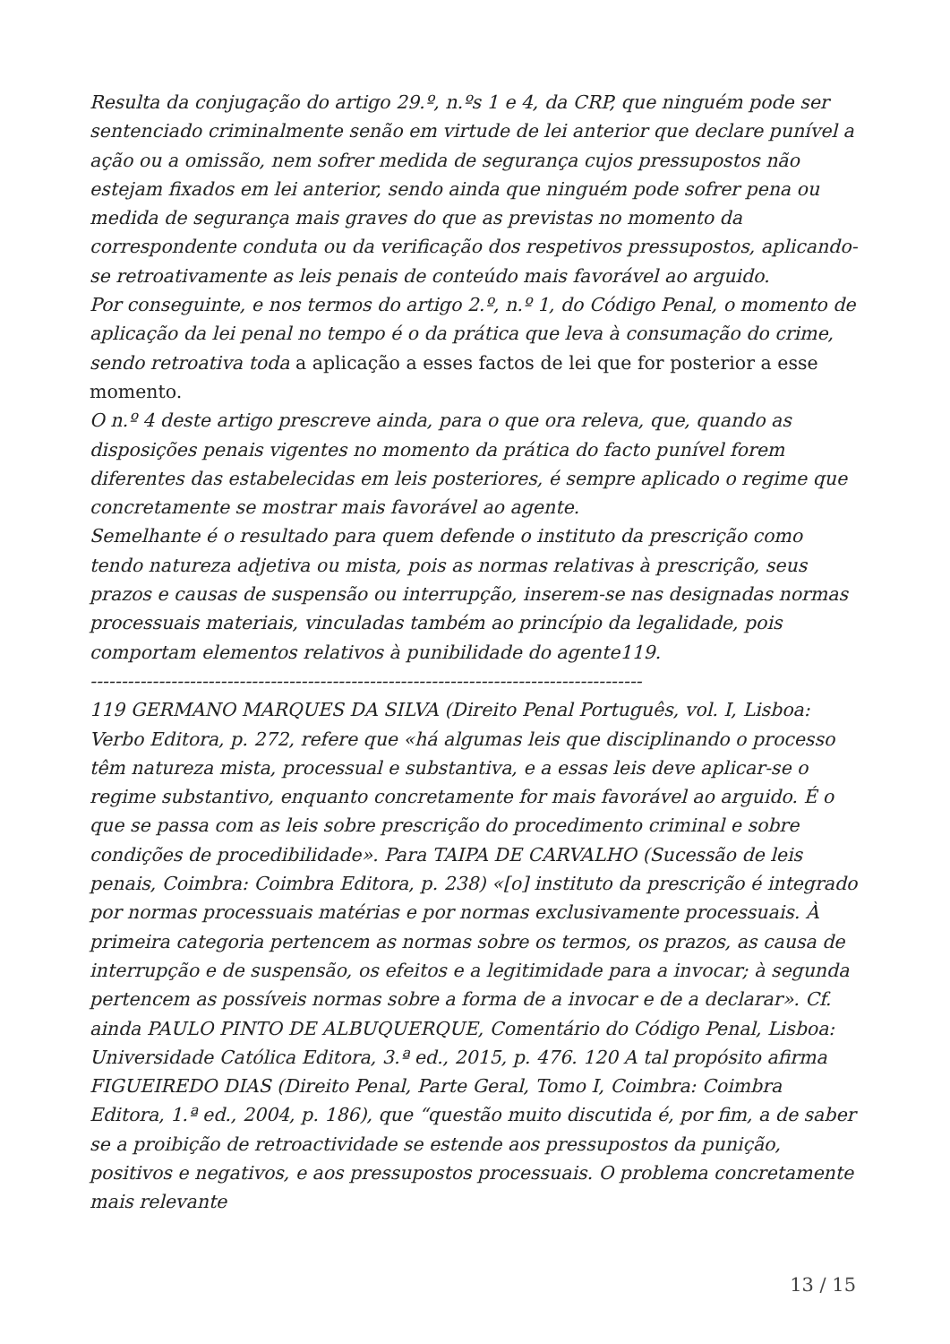Resulta da conjugação do artigo 29.º, n.ºs 1 e 4, da CRP, que ninguém pode ser sentenciado criminalmente senão em virtude de lei anterior que declare punível a ação ou a omissão, nem sofrer medida de segurança cujos pressupostos não estejam fixados em lei anterior, sendo ainda que ninguém pode sofrer pena ou medida de segurança mais graves do que as previstas no momento da correspondente conduta ou da verificação dos respetivos pressupostos, aplicando-se retroativamente as leis penais de conteúdo mais favorável ao arguido.
Por conseguinte, e nos termos do artigo 2.º, n.º 1, do Código Penal, o momento de aplicação da lei penal no tempo é o da prática que leva à consumação do crime, sendo retroativa toda a aplicação a esses factos de lei que for posterior a esse momento.
O n.º 4 deste artigo prescreve ainda, para o que ora releva, que, quando as disposições penais vigentes no momento da prática do facto punível forem diferentes das estabelecidas em leis posteriores, é sempre aplicado o regime que concretamente se mostrar mais favorável ao agente.
Semelhante é o resultado para quem defende o instituto da prescrição como tendo natureza adjetiva ou mista, pois as normas relativas à prescrição, seus prazos e causas de suspensão ou interrupção, inserem-se nas designadas normas processuais materiais, vinculadas também ao princípio da legalidade, pois comportam elementos relativos à punibilidade do agente119.
-----------------------------------------------------------------------------------------
119 GERMANO MARQUES DA SILVA (Direito Penal Português, vol. I, Lisboa: Verbo Editora, p. 272, refere que «há algumas leis que disciplinando o processo têm natureza mista, processual e substantiva, e a essas leis deve aplicar-se o regime substantivo, enquanto concretamente for mais favorável ao arguido. É o que se passa com as leis sobre prescrição do procedimento criminal e sobre condições de procedibilidade». Para TAIPA DE CARVALHO (Sucessão de leis penais, Coimbra: Coimbra Editora, p. 238) «[o] instituto da prescrição é integrado por normas processuais matérias e por normas exclusivamente processuais. À primeira categoria pertencem as normas sobre os termos, os prazos, as causa de interrupção e de suspensão, os efeitos e a legitimidade para a invocar; à segunda pertencem as possíveis normas sobre a forma de a invocar e de a declarar». Cf. ainda PAULO PINTO DE ALBUQUERQUE, Comentário do Código Penal, Lisboa: Universidade Católica Editora, 3.ª ed., 2015, p. 476. 120 A tal propósito afirma FIGUEIREDO DIAS (Direito Penal, Parte Geral, Tomo I, Coimbra: Coimbra Editora, 1.ª ed., 2004, p. 186), que “questão muito discutida é, por fim, a de saber se a proibição de retroactividade se estende aos pressupostos da punição, positivos e negativos, e aos pressupostos processuais. O problema concretamente mais relevante
13 / 15